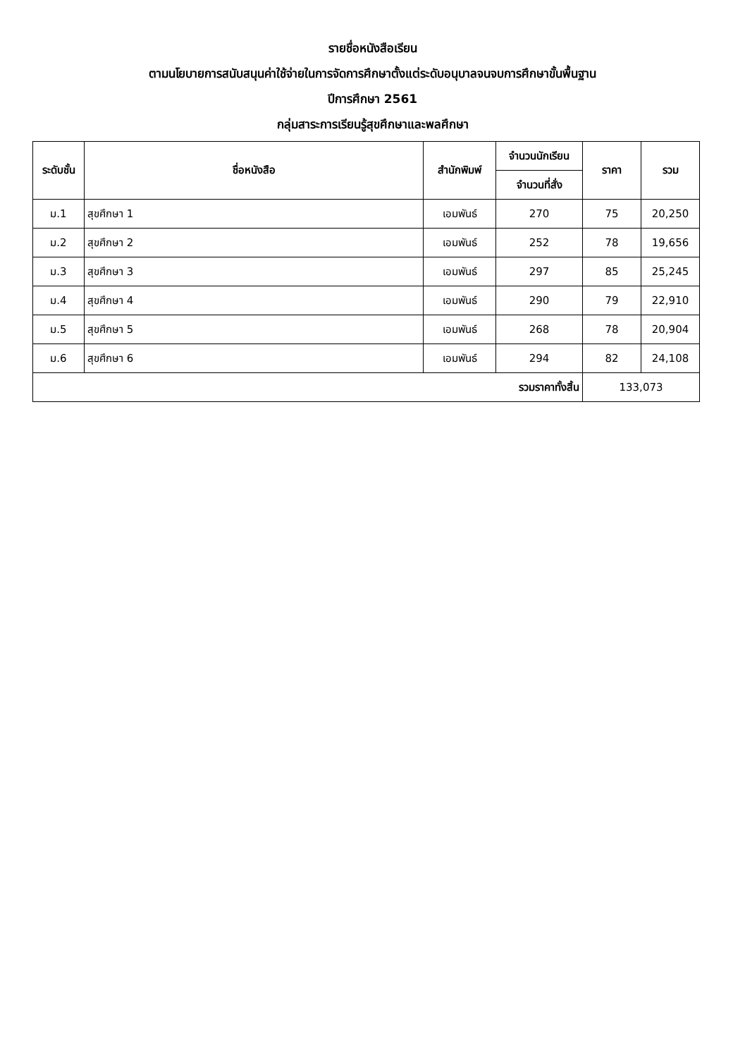รายชื่อหนังสือเรียน
ตามนโยบายการสนับสนุนค่าใช้จ่ายในการจัดการศึกษาตั้งแต่ระดับอนุบาลจนจบการศึกษาขั้นพื้นฐาน
ปีการศึกษา 2561
กลุ่มสาระการเรียนรู้สุขศึกษาและพลศึกษา
| ระดับชั้น | ชื่อหนังสือ | สำนักพิมพ์ | จำนวนนักเรียน | ราคา | รวม |
| --- | --- | --- | --- | --- | --- |
| | | | จำนวนที่สั่ง | | |
| ม.1 | สุขศึกษา 1 | เอมพันธ์ | 270 | 75 | 20,250 |
| ม.2 | สุขศึกษา 2 | เอมพันธ์ | 252 | 78 | 19,656 |
| ม.3 | สุขศึกษา 3 | เอมพันธ์ | 297 | 85 | 25,245 |
| ม.4 | สุขศึกษา 4 | เอมพันธ์ | 290 | 79 | 22,910 |
| ม.5 | สุขศึกษา 5 | เอมพันธ์ | 268 | 78 | 20,904 |
| ม.6 | สุขศึกษา 6 | เอมพันธ์ | 294 | 82 | 24,108 |
| รวมราคาทั้งสิ้น | | | | 133,073 | |